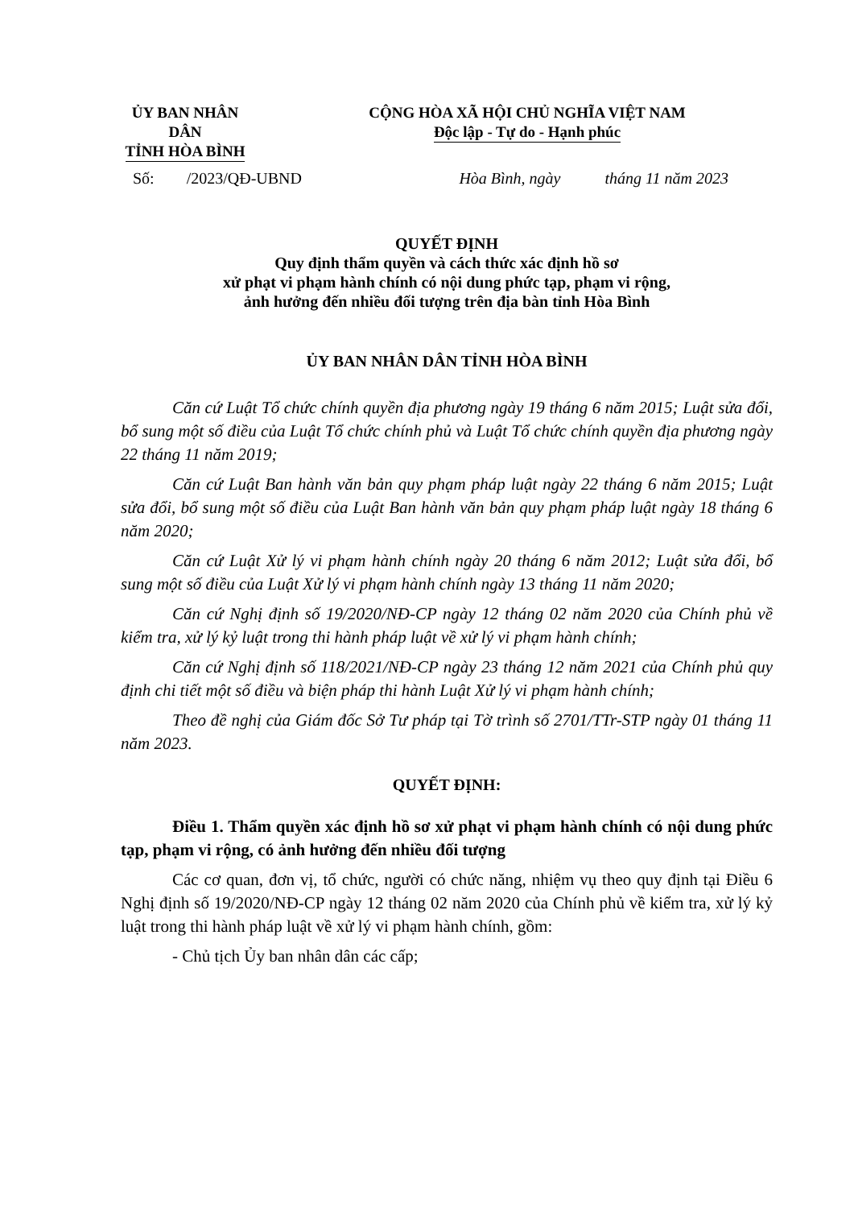ỦY BAN NHÂN DÂN
TỈNH HÒA BÌNH
CỘNG HÒA XÃ HỘI CHỦ NGHĨA VIỆT NAM
Độc lập - Tự do - Hạnh phúc
Số: /2023/QĐ-UBND Hòa Bình, ngày tháng 11 năm 2023
QUYẾT ĐỊNH
Quy định thẩm quyền và cách thức xác định hồ sơ
xử phạt vi phạm hành chính có nội dung phức tạp, phạm vi rộng,
ảnh hưởng đến nhiều đối tượng trên địa bàn tỉnh Hòa Bình
ỦY BAN NHÂN DÂN TỈNH HÒA BÌNH
Căn cứ Luật Tổ chức chính quyền địa phương ngày 19 tháng 6 năm 2015; Luật sửa đổi, bổ sung một số điều của Luật Tổ chức chính phủ và Luật Tổ chức chính quyền địa phương ngày 22 tháng 11 năm 2019;
Căn cứ Luật Ban hành văn bản quy phạm pháp luật ngày 22 tháng 6 năm 2015; Luật sửa đổi, bổ sung một số điều của Luật Ban hành văn bản quy phạm pháp luật ngày 18 tháng 6 năm 2020;
Căn cứ Luật Xử lý vi phạm hành chính ngày 20 tháng 6 năm 2012; Luật sửa đổi, bổ sung một số điều của Luật Xử lý vi phạm hành chính ngày 13 tháng 11 năm 2020;
Căn cứ Nghị định số 19/2020/NĐ-CP ngày 12 tháng 02 năm 2020 của Chính phủ về kiểm tra, xử lý kỷ luật trong thi hành pháp luật về xử lý vi phạm hành chính;
Căn cứ Nghị định số 118/2021/NĐ-CP ngày 23 tháng 12 năm 2021 của Chính phủ quy định chi tiết một số điều và biện pháp thi hành Luật Xử lý vi phạm hành chính;
Theo đề nghị của Giám đốc Sở Tư pháp tại Tờ trình số 2701/TTr-STP ngày 01 tháng 11 năm 2023.
QUYẾT ĐỊNH:
Điều 1. Thẩm quyền xác định hồ sơ xử phạt vi phạm hành chính có nội dung phức tạp, phạm vi rộng, có ảnh hưởng đến nhiều đối tượng
Các cơ quan, đơn vị, tổ chức, người có chức năng, nhiệm vụ theo quy định tại Điều 6 Nghị định số 19/2020/NĐ-CP ngày 12 tháng 02 năm 2020 của Chính phủ về kiểm tra, xử lý kỷ luật trong thi hành pháp luật về xử lý vi phạm hành chính, gồm:
- Chủ tịch Ủy ban nhân dân các cấp;